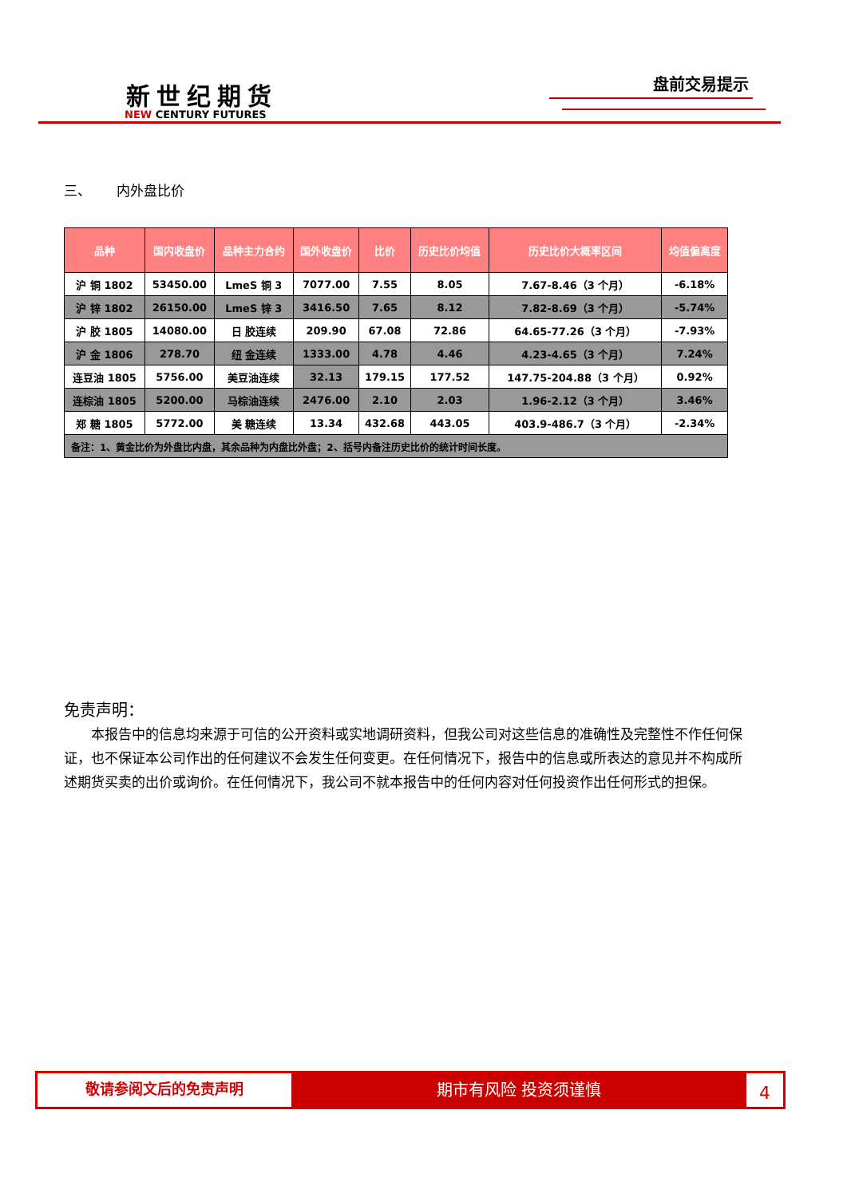新世纪期货
NEW CENTURY FUTURES
盘前交易提示
三、 内外盘比价
| 品种 | 国内收盘价 | 品种主力合约 | 国外收盘价 | 比价 | 历史比价均值 | 历史比价大概率区间 | 均值偏离度 |
| --- | --- | --- | --- | --- | --- | --- | --- |
| 沪 铜 1802 | 53450.00 | LmeS 铜 3 | 7077.00 | 7.55 | 8.05 | 7.67-8.46（3 个月） | -6.18% |
| 沪 锌 1802 | 26150.00 | LmeS 锌 3 | 3416.50 | 7.65 | 8.12 | 7.82-8.69（3 个月） | -5.74% |
| 沪 胶 1805 | 14080.00 | 日 胶连续 | 209.90 | 67.08 | 72.86 | 64.65-77.26（3 个月） | -7.93% |
| 沪 金 1806 | 278.70 | 纽 金连续 | 1333.00 | 4.78 | 4.46 | 4.23-4.65（3 个月） | 7.24% |
| 连豆油 1805 | 5756.00 | 美豆油连续 | 32.13 | 179.15 | 177.52 | 147.75-204.88（3 个月） | 0.92% |
| 连棕油 1805 | 5200.00 | 马棕油连续 | 2476.00 | 2.10 | 2.03 | 1.96-2.12（3 个月） | 3.46% |
| 郑 糖 1805 | 5772.00 | 美 糖连续 | 13.34 | 432.68 | 443.05 | 403.9-486.7（3 个月） | -2.34% |
| 备注：1、黄金比价为外盘比内盘，其余品种为内盘比外盘；2、括号内备注历史比价的统计时间长度。 | | | | | | | |
免责声明：
本报告中的信息均来源于可信的公开资料或实地调研资料，但我公司对这些信息的准确性及完整性不作任何保证，也不保证本公司作出的任何建议不会发生任何变更。在任何情况下，报告中的信息或所表达的意见并不构成所述期货买卖的出价或询价。在任何情况下，我公司不就本报告中的任何内容对任何投资作出任何形式的担保。
敬请参阅文后的免责声明
期市有风险 投资须谨慎
4